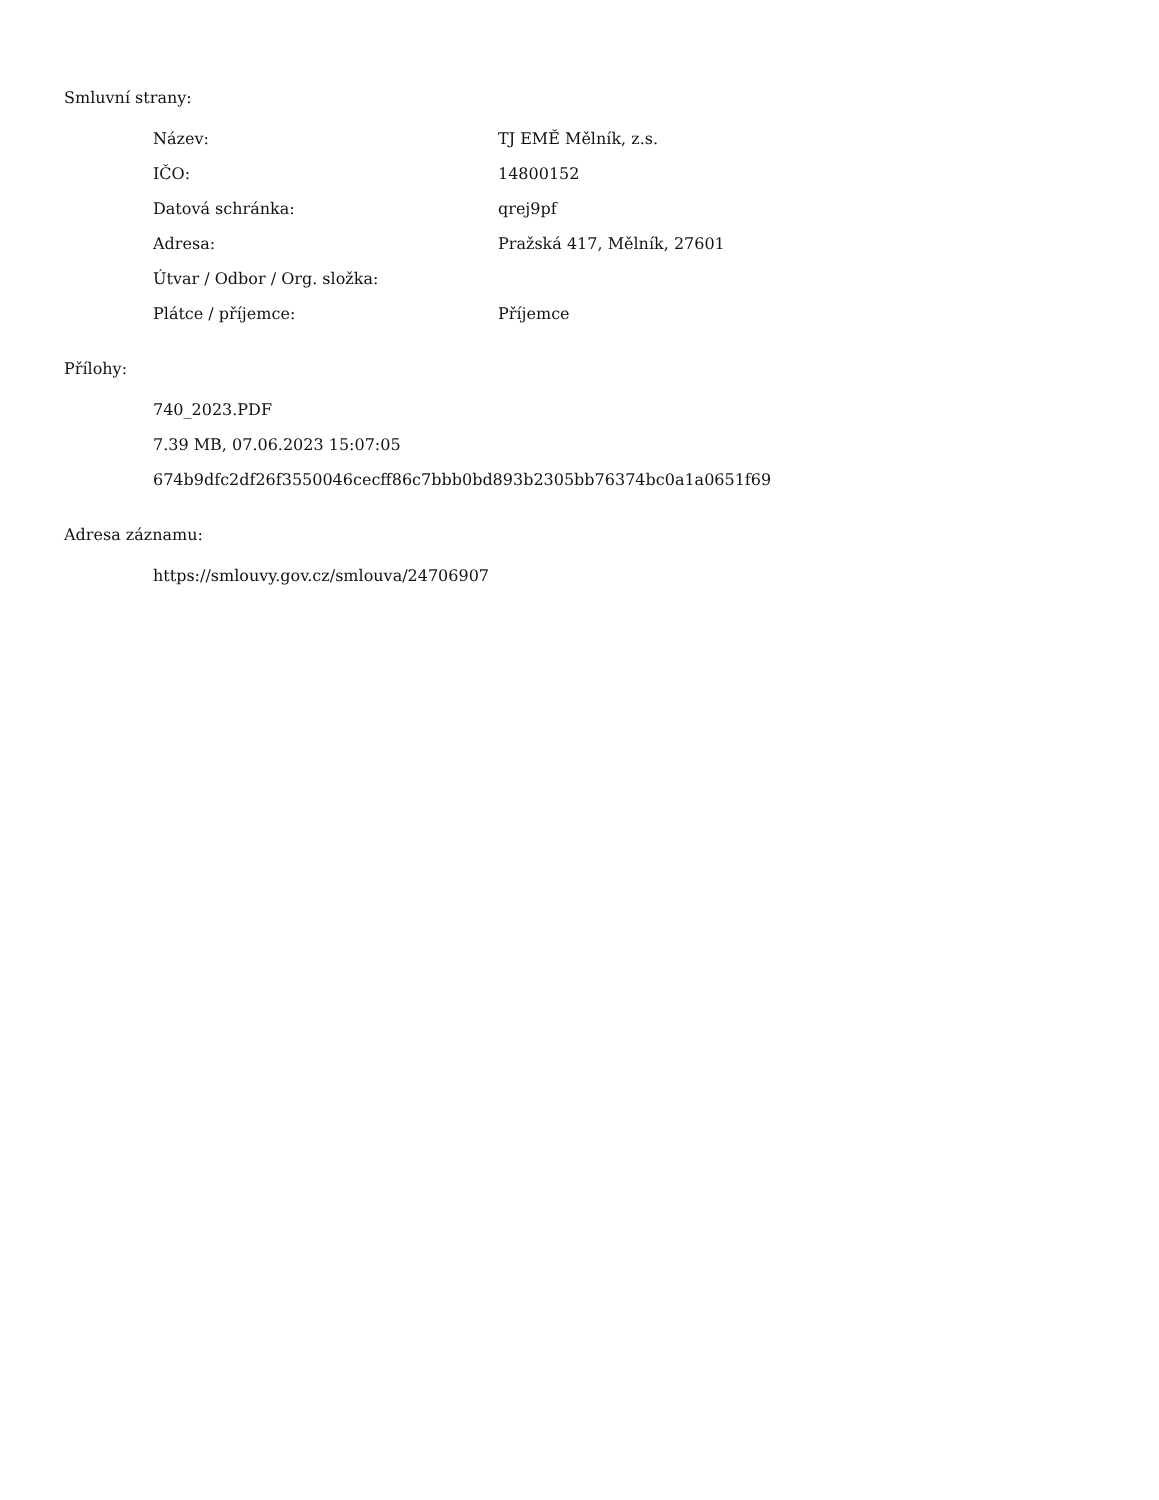Smluvní strany:
| Název: | TJ EMĚ Mělník, z.s. |
| IČO: | 14800152 |
| Datová schránka: | qrej9pf |
| Adresa: | Pražská 417, Mělník, 27601 |
| Útvar / Odbor / Org. složka: | |
| Plátce / příjemce: | Příjemce |
Přílohy:
740_2023.PDF
7.39 MB, 07.06.2023 15:07:05
674b9dfc2df26f3550046cecff86c7bbb0bd893b2305bb76374bc0a1a0651f69
Adresa záznamu:
https://smlouvy.gov.cz/smlouva/24706907